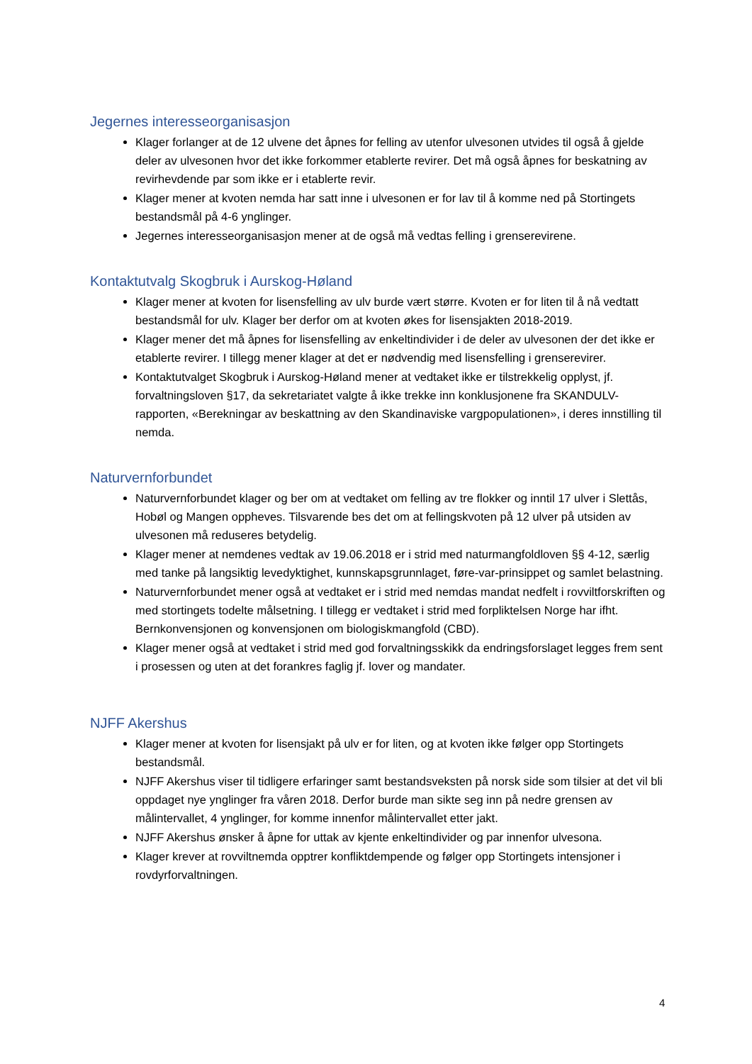Jegernes interesseorganisasjon
Klager forlanger at de 12 ulvene det åpnes for felling av utenfor ulvesonen utvides til også å gjelde deler av ulvesonen hvor det ikke forkommer etablerte revirer. Det må også åpnes for beskatning av revirhevdende par som ikke er i etablerte revir.
Klager mener at kvoten nemda har satt inne i ulvesonen er for lav til å komme ned på Stortingets bestandsmål på 4-6 ynglinger.
Jegernes interesseorganisasjon mener at de også må vedtas felling i grenserevirene.
Kontaktutvalg Skogbruk i Aurskog-Høland
Klager mener at kvoten for lisensfelling av ulv burde vært større. Kvoten er for liten til å nå vedtatt bestandsmål for ulv. Klager ber derfor om at kvoten økes for lisensjakten 2018-2019.
Klager mener det må åpnes for lisensfelling av enkeltindivider i de deler av ulvesonen der det ikke er etablerte revirer. I tillegg mener klager at det er nødvendig med lisensfelling i grenserevirer.
Kontaktutvalget Skogbruk i Aurskog-Høland mener at vedtaket ikke er tilstrekkelig opplyst, jf. forvaltningsloven §17, da sekretariatet valgte å ikke trekke inn konklusjonene fra SKANDULV-rapporten, «Berekningar av beskattning av den Skandinaviske vargpopulationen», i deres innstilling til nemda.
Naturvernforbundet
Naturvernforbundet klager og ber om at vedtaket om felling av tre flokker og inntil 17 ulver i Slettås, Hobøl og Mangen oppheves. Tilsvarende bes det om at fellingskvoten på 12 ulver på utsiden av ulvesonen må reduseres betydelig.
Klager mener at nemdenes vedtak av 19.06.2018 er i strid med naturmangfoldloven §§ 4-12, særlig med tanke på langsiktig levedyktighet, kunnskapsgrunnlaget, føre-var-prinsippet og samlet belastning.
Naturvernforbundet mener også at vedtaket er i strid med nemdas mandat nedfelt i rovviltforskriften og med stortingets todelte målsetning. I tillegg er vedtaket i strid med forpliktelsen Norge har ifht. Bernkonvensjonen og konvensjonen om biologiskmangfold (CBD).
Klager mener også at vedtaket i strid med god forvaltningsskikk da endringsforslaget legges frem sent i prosessen og uten at det forankres faglig jf. lover og mandater.
NJFF Akershus
Klager mener at kvoten for lisensjakt på ulv er for liten, og at kvoten ikke følger opp Stortingets bestandsmål.
NJFF Akershus viser til tidligere erfaringer samt bestandsveksten på norsk side som tilsier at det vil bli oppdaget nye ynglinger fra våren 2018. Derfor burde man sikte seg inn på nedre grensen av målintervallet, 4 ynglinger, for komme innenfor målintervallet etter jakt.
NJFF Akershus ønsker å åpne for uttak av kjente enkeltindivider og par innenfor ulvesona.
Klager krever at rovviltnemda opptrer konfliktdempende og følger opp Stortingets intensjoner i rovdyrforvaltningen.
4